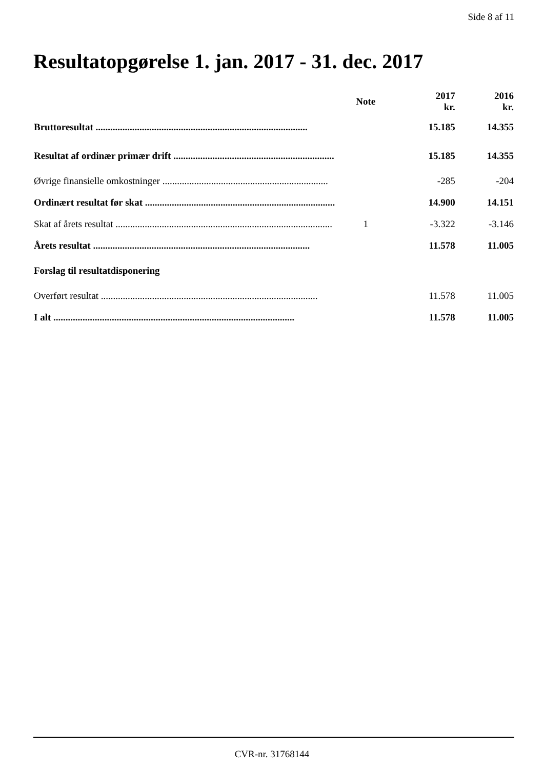Side 8 af 11
Resultatopgørelse 1. jan. 2017 - 31. dec. 2017
| | Note | 2017 kr. | 2016 kr. |
| --- | --- | --- | --- |
| Bruttoresultat ....................................................................................... | | 15.185 | 14.355 |
| Resultat af ordinær primær drift .................................................................. | | 15.185 | 14.355 |
| Øvrige finansielle omkostninger .................................................................... | | -285 | -204 |
| Ordinært resultat før skat .............................................................................. | | 14.900 | 14.151 |
| Skat af årets resultat ......................................................................................... | 1 | -3.322 | -3.146 |
| Årets resultat ......................................................................................... | | 11.578 | 11.005 |
| Forslag til resultatdisponering | | | |
| Overført resultat ......................................................................................... | | 11.578 | 11.005 |
| I alt ................................................................................................... | | 11.578 | 11.005 |
CVR-nr. 31768144